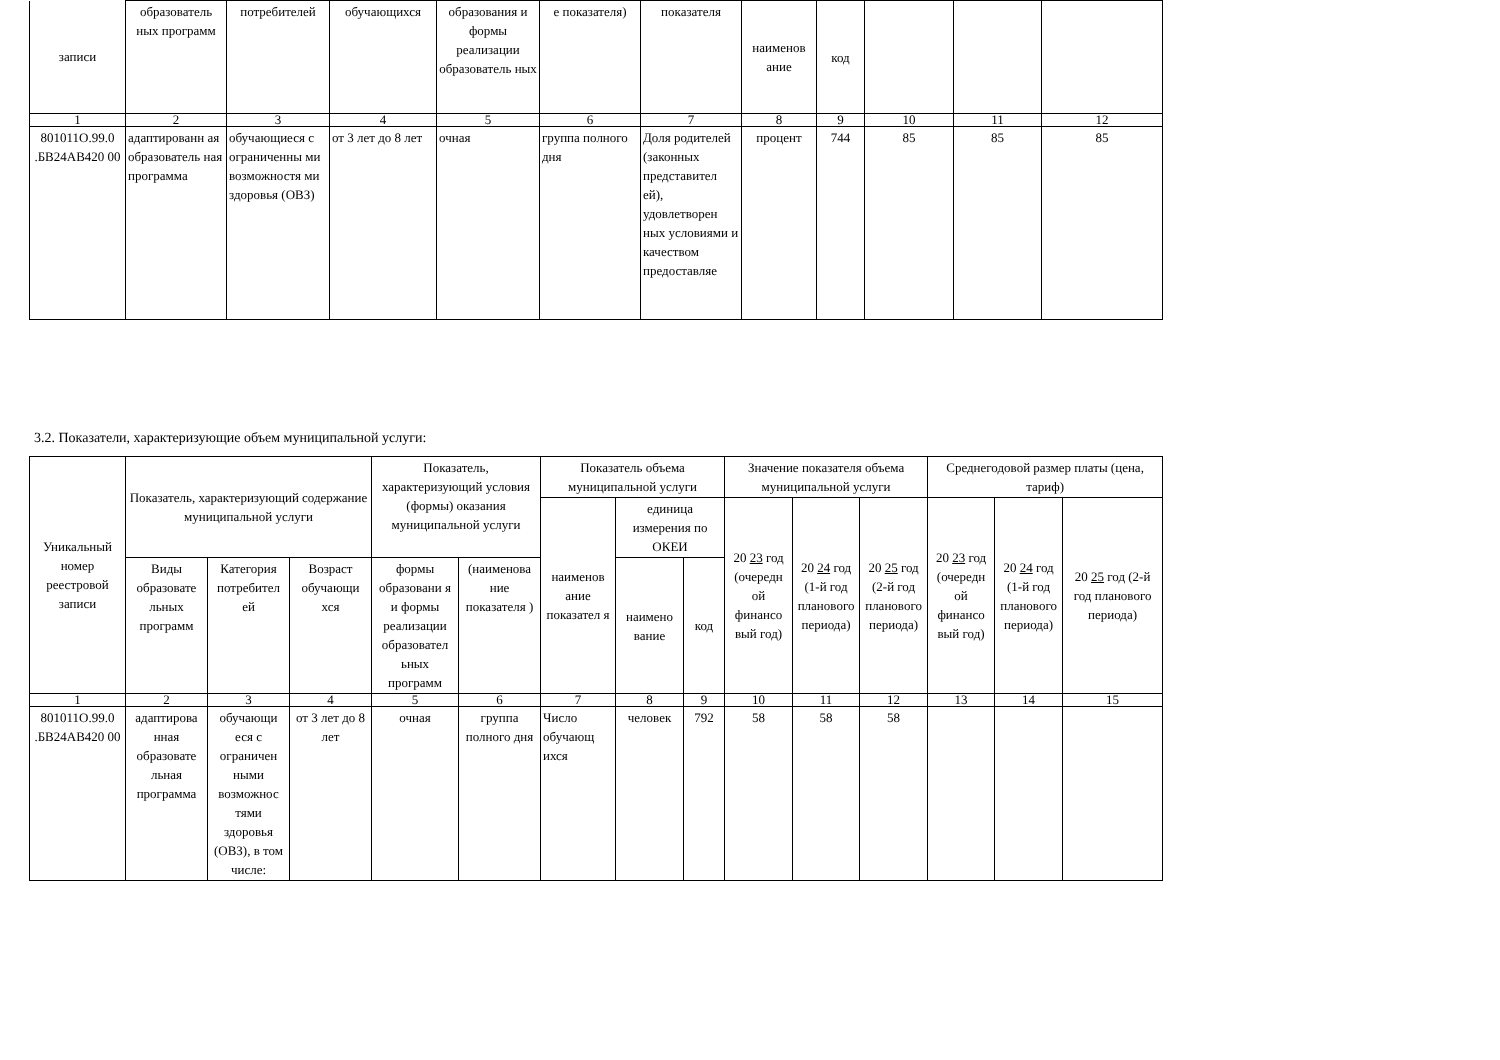| записи | образователь ных программ | потребителей | обучающихся | образования и формы реализации образователь ных | е показателя) | показателя | наименов ание | код | | | |
| 1 | 2 | 3 | 4 | 5 | 6 | 7 | 8 | 9 | 10 | 11 | 12 |
| 801011О.99.0 .БВ24АВ420 00 | адаптированн ая образователь ная программа | обучающиеся с ограниченны ми возможностя ми здоровья (ОВЗ) | от 3 лет до 8 лет | очная | группа полного дня | Доля родителей (законных представител ей), удовлетворен ных условиями и качеством предоставляе | процент | 744 | 85 | 85 | 85 |
3.2. Показатели, характеризующие объем муниципальной услуги:
| Уникальный номер реестровой записи | Показатель, характеризующий содержание муниципальной услуги | | | Показатель, характеризующий условия (формы) оказания муниципальной услуги | | Показатель объема муниципальной услуги | | | Значение показателя объема муниципальной услуги | | | Среднегодовой размер платы (цена, тариф) | | |
| --- | --- | --- | --- | --- | --- | --- | --- | --- | --- | --- | --- | --- | --- | --- |
| | | | | | | наименов ание показател я | единица измерения по ОКЕИ | | 20 23 год (очередн ой финансо вый год) | 20 24 год (1-й год планового периода) | 20 25 год (2-й год планового периода) | 20 23 год (очередн ой финансо вый год) | 20 24 год (1-й год планового периода) | 20 25 год (2-й год планового периода) |
| | Виды образовате льных программ | Категория потребител ей | Возраст обучающи хся | формы образовани я и формы реализации образовател ьных программ | (наименова ние показателя ) | | наимено вание | код | | | | | | |
| 1 | 2 | 3 | 4 | 5 | 6 | 7 | 8 | 9 | 10 | 11 | 12 | 13 | 14 | 15 |
| 801011О.99.0 .БВ24АВ420 00 | адаптирова нная образовате льная программа | обучающи еся с ограничен ными возможнос тями здоровья (ОВЗ), в том числе: | от 3 лет до 8 лет | очная | группа полного дня | Число обучающ ихся | человек | 792 | 58 | 58 | 58 | | | |